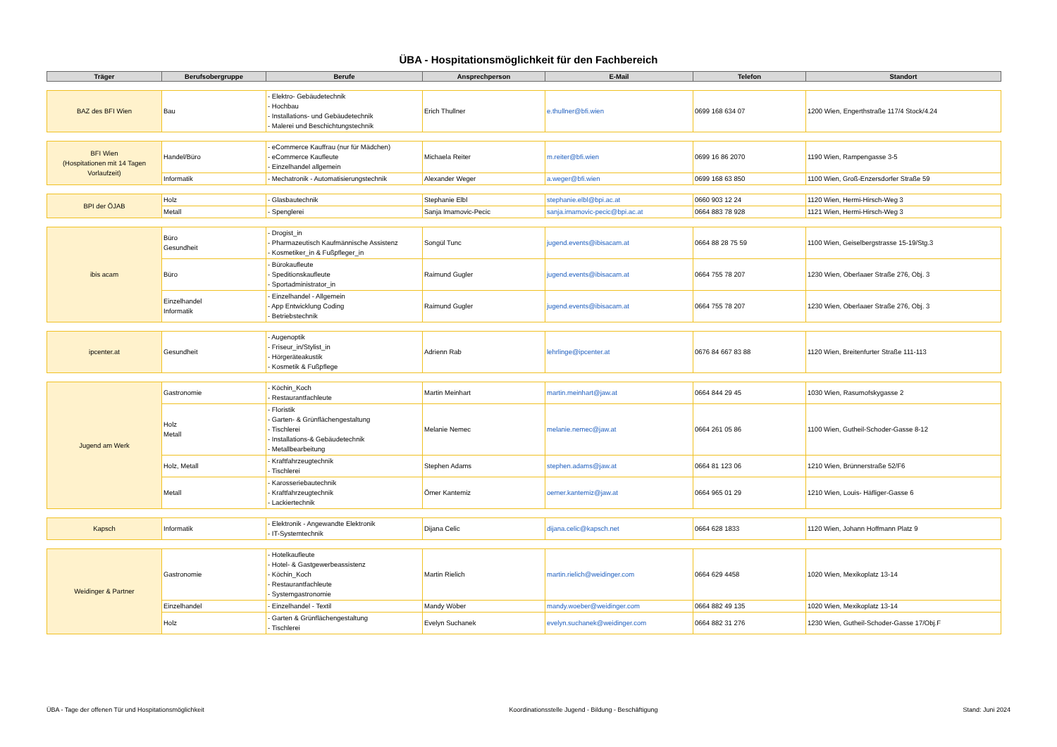ÜBA - Hospitationsmöglichkeit für den Fachbereich
| Träger | Berufsobergruppe | Berufe | Ansprechperson | E-Mail | Telefon | Standort |
| --- | --- | --- | --- | --- | --- | --- |
| BAZ des BFI Wien | Bau | - Elektro- Gebäudetechnik - Hochbau - Installations- und Gebäudetechnik - Malerei und Beschichtungstechnik | Erich Thullner | e.thullner@bfi.wien | 0699 168 634 07 | 1200 Wien, Engerthstraße 117/4 Stock/4.24 |
| BFI Wien (Hospitationen mit 14 Tagen Vorlaufzeit) | Handel/Büro | - eCommerce Kauffrau (nur für Mädchen) - eCommerce Kaufleute - Einzelhandel allgemein | Michaela Reiter | m.reiter@bfi.wien | 0699 16 86 2070 | 1190 Wien, Rampengasse 3-5 |
| | Informatik | - Mechatronik - Automatisierungstechnik | Alexander Weger | a.weger@bfi.wien | 0699 168 63 850 | 1100 Wien, Groß-Enzersdorfer Straße 59 |
| BPI der ÖJAB | Holz | - Glasbautechnik | Stephanie Elbl | stephanie.elbl@bpi.ac.at | 0660 903 12 24 | 1120 Wien, Hermi-Hirsch-Weg 3 |
| | Metall | - Spenglerei | Sanja Imamovic-Pecic | sanja.imamovic-pecic@bpi.ac.at | 0664 883 78 928 | 1121 Wien, Hermi-Hirsch-Weg 3 |
| ibis acam | Büro Gesundheit | - Drogist_in - Pharmazeutisch Kaufmännische Assistenz - Kosmetiker_in & Fußpfleger_in | Songül Tunc | jugend.events@ibisacam.at | 0664 88 28 75 59 | 1100 Wien, Geiselbergstrasse 15-19/Stg.3 |
| | Büro | - Bürokaufleute - Speditionskaufleute - Sportadministrator_in | Raimund Gugler | jugend.events@ibisacam.at | 0664 755 78 207 | 1230 Wien, Oberlaaer Straße 276, Obj. 3 |
| | Einzelhandel Informatik | - Einzelhandel - Allgemein - App Entwicklung Coding - Betriebstechnik | Raimund Gugler | jugend.events@ibisacam.at | 0664 755 78 207 | 1230 Wien, Oberlaaer Straße 276, Obj. 3 |
| ipcenter.at | Gesundheit | - Augenoptik - Friseur_in/Stylist_in - Hörgeräteakustik - Kosmetik & Fußpflege | Adrienn Rab | lehrlinge@ipcenter.at | 0676 84 667 83 88 | 1120 Wien, Breitenfurter Straße 111-113 |
| Jugend am Werk | Gastronomie | - Köchin_Koch - Restaurantfachleute | Martin Meinhart | martin.meinhart@jaw.at | 0664 844 29 45 | 1030 Wien, Rasumofskygasse 2 |
| | Holz Metall | - Floristik - Garten- & Grünflächengestaltung - Tischlerei - Installations-& Gebäudetechnik - Metallbearbeitung | Melanie Nemec | melanie.nemec@jaw.at | 0664 261 05 86 | 1100 Wien, Gutheil-Schoder-Gasse 8-12 |
| | Holz, Metall | - Kraftfahrzeugtechnik - Tischlerei | Stephen Adams | stephen.adams@jaw.at | 0664 81 123 06 | 1210 Wien, Brünnerstraße 52/F6 |
| | Metall | - Karosseriebautechnik - Kraftfahrzeugtechnik - Lackiertechnik | Ömer Kantemiz | oemer.kantemiz@jaw.at | 0664 965 01 29 | 1210 Wien, Louis- Häfliger-Gasse 6 |
| Kapsch | Informatik | - Elektronik - Angewandte Elektronik - IT-Systemtechnik | Dijana Celic | dijana.celic@kapsch.net | 0664 628 1833 | 1120 Wien, Johann Hoffmann Platz 9 |
| Weidinger & Partner | Gastronomie | - Hotelkaufleute - Hotel- & Gastgewerbeassistenz - Köchin_Koch - Restaurantfachleute - Systemgastronomie | Martin Rielich | martin.rielich@weidinger.com | 0664 629 4458 | 1020 Wien, Mexikoplatz 13-14 |
| | Einzelhandel | - Einzelhandel - Textil | Mandy Wöber | mandy.woeber@weidinger.com | 0664 882 49 135 | 1020 Wien, Mexikoplatz 13-14 |
| | Holz | - Garten & Grünflächengestaltung - Tischlerei | Evelyn Suchanek | evelyn.suchanek@weidinger.com | 0664 882 31 276 | 1230 Wien, Gutheil-Schoder-Gasse 17/Obj.F |
ÜBA - Tage der offenen Tür und Hospitationsmöglichkeit Koordinationsstelle Jugend - Bildung - Beschäftigung Stand: Juni 2024